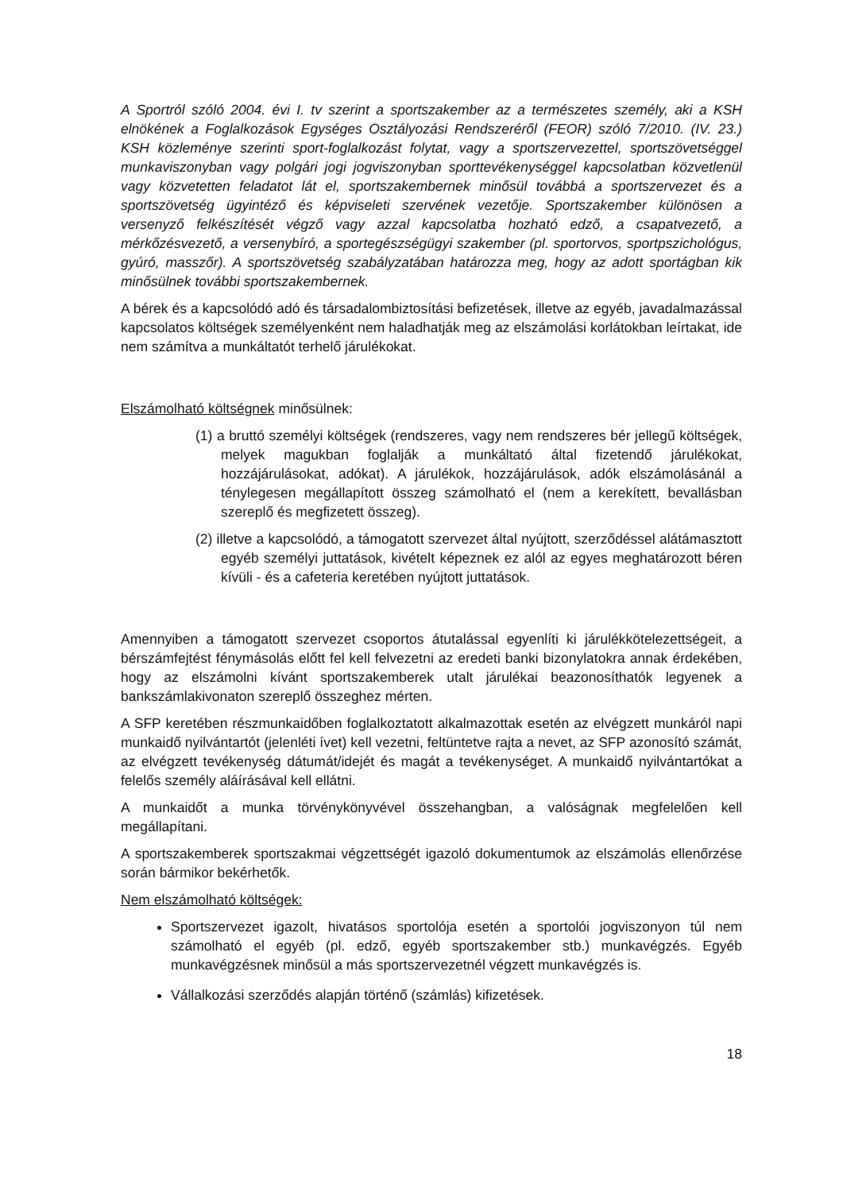A Sportról szóló 2004. évi I. tv szerint a sportszakember az a természetes személy, aki a KSH elnökének a Foglalkozások Egységes Osztályozási Rendszeréről (FEOR) szóló 7/2010. (IV. 23.) KSH közleménye szerinti sport-foglalkozást folytat, vagy a sportszervezettel, sportszövetséggel munkaviszonyban vagy polgári jogi jogviszonyban sporttevékenységgel kapcsolatban közvetlenül vagy közvetetten feladatot lát el, sportszakembernek minősül továbbá a sportszervezet és a sportszövetség ügyintéző és képviseleti szervének vezetője. Sportszakember különösen a versenyző felkészítését végző vagy azzal kapcsolatba hozható edző, a csapatvezető, a mérkőzésvezető, a versenybíró, a sportegészségügyi szakember (pl. sportorvos, sportpszichológus, gyúró, masszőr). A sportszövetség szabályzatában határozza meg, hogy az adott sportágban kik minősülnek további sportszakembernek.
A bérek és a kapcsolódó adó és társadalombiztosítási befizetések, illetve az egyéb, javadalmazással kapcsolatos költségek személyenként nem haladhatják meg az elszámolási korlátokban leírtakat, ide nem számítva a munkáltatót terhelő járulékokat.
Elszámolható költségnek minősülnek:
(1) a bruttó személyi költségek (rendszeres, vagy nem rendszeres bér jellegű költségek, melyek magukban foglalják a munkáltató által fizetendő járulékokat, hozzájárulásokat, adókat). A járulékok, hozzájárulások, adók elszámolásánál a ténylegesen megállapított összeg számolható el (nem a kerekített, bevallásban szereplő és megfizetett összeg).
(2) illetve a kapcsolódó, a támogatott szervezet által nyújtott, szerződéssel alátámasztott egyéb személyi juttatások, kivételt képeznek ez alól az egyes meghatározott béren kívüli - és a cafeteria keretében nyújtott juttatások.
Amennyiben a támogatott szervezet csoportos átutalással egyenlíti ki járulékkötelezettségeit, a bérszámfejtést fénymásolás előtt fel kell felvezetni az eredeti banki bizonylatokra annak érdekében, hogy az elszámolni kívánt sportszakemberek utalt járulékai beazonosíthatók legyenek a bankszámlakivonaton szereplő összeghez mérten.
A SFP keretében részmunkaidőben foglalkoztatott alkalmazottak esetén az elvégzett munkáról napi munkaidő nyilvántartót (jelenléti ívet) kell vezetni, feltüntetve rajta a nevet, az SFP azonosító számát, az elvégzett tevékenység dátumát/idejét és magát a tevékenységet. A munkaidő nyilvántartókat a felelős személy aláírásával kell ellátni.
A munkaidőt a munka törvénykönyvével összehangban, a valóságnak megfelelően kell megállapítani.
A sportszakemberek sportszakmai végzettségét igazoló dokumentumok az elszámolás ellenőrzése során bármikor bekérhetők.
Nem elszámolható költségek:
Sportszervezet igazolt, hivatásos sportolója esetén a sportolói jogviszonyon túl nem számolható el egyéb (pl. edző, egyéb sportszakember stb.) munkavégzés. Egyéb munkavégzésnek minősül a más sportszervezetnél végzett munkavégzés is.
Vállalkozási szerződés alapján történő (számlás) kifizetések.
18